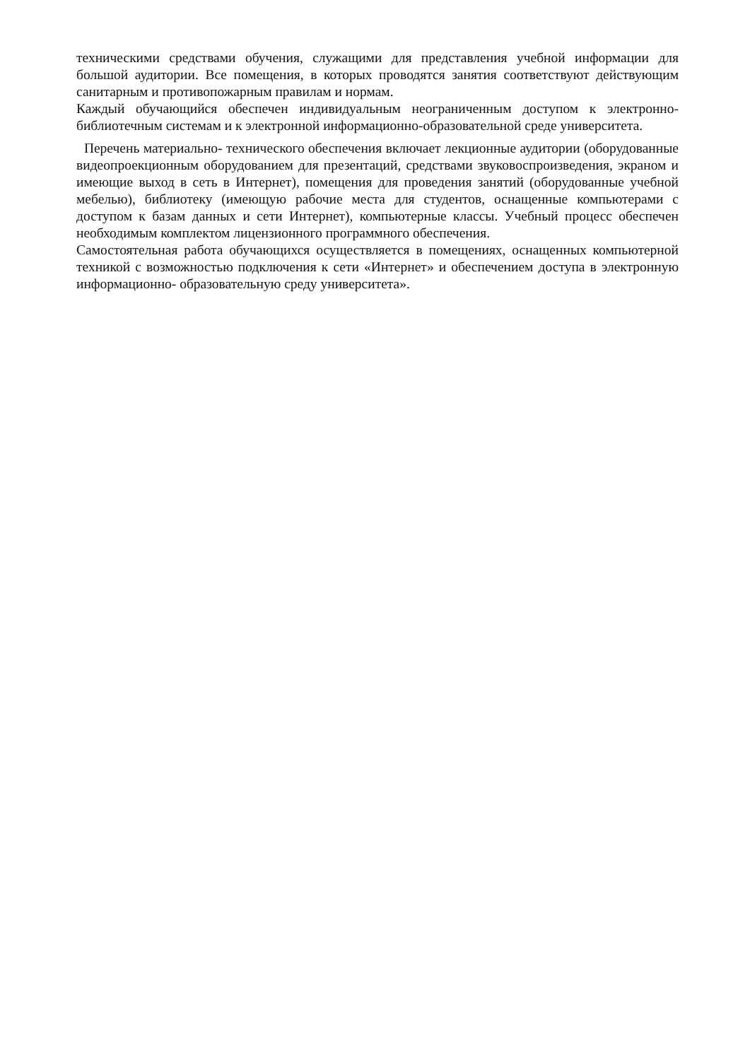техническими средствами обучения, служащими для представления учебной информации для большой аудитории. Все помещения, в которых проводятся занятия соответствуют действующим санитарным и противопожарным правилам и нормам.
Каждый обучающийся обеспечен индивидуальным неограниченным доступом к электронно- библиотечным системам и к электронной информационно-образовательной среде университета.
Перечень материально- технического обеспечения включает лекционные аудитории (оборудованные видеопроекционным оборудованием для презентаций, средствами звуковоспроизведения, экраном и имеющие выход в сеть в Интернет), помещения для проведения занятий (оборудованные учебной мебелью), библиотеку (имеющую рабочие места для студентов, оснащенные компьютерами с доступом к базам данных и сети Интернет), компьютерные классы. Учебный процесс обеспечен необходимым комплектом лицензионного программного обеспечения.
Самостоятельная работа обучающихся осуществляется в помещениях, оснащенных компьютерной техникой с возможностью подключения к сети «Интернет» и обеспечением доступа в электронную информационно- образовательную среду университета».